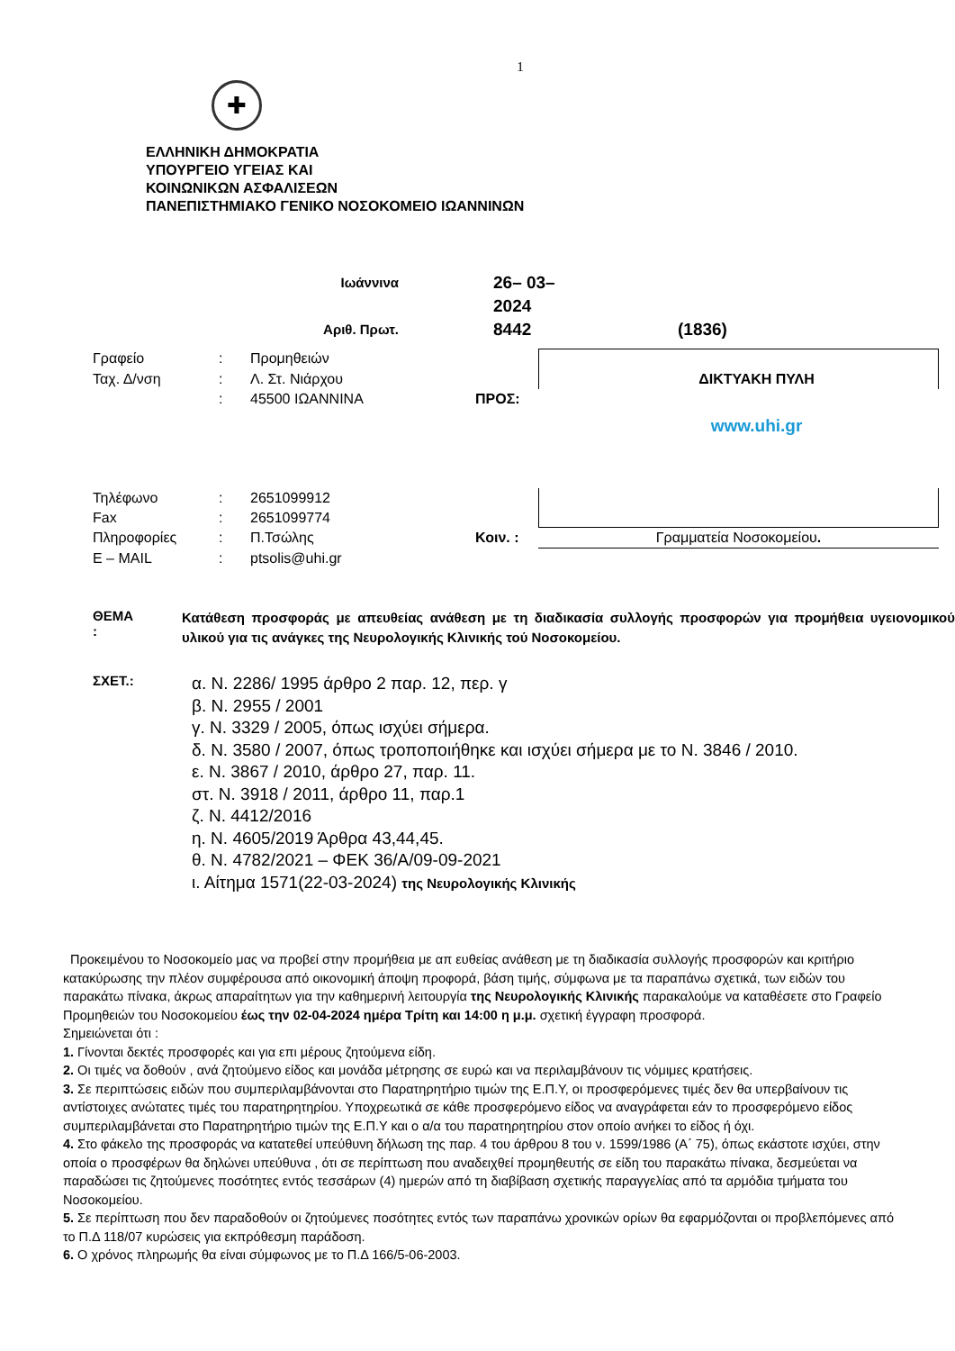1
✚
ΕΛΛΗΝΙΚΗ ΔΗΜΟΚΡΑΤΙΑ
ΥΠΟΥΡΓΕΙΟ ΥΓΕΙΑΣ ΚΑΙ
ΚΟΙΝΩΝΙΚΩΝ ΑΣΦΑΛΙΣΕΩΝ
ΠΑΝΕΠΙΣΤΗΜΙΑΚΟ ΓΕΝΙΚΟ ΝΟΣΟΚΟΜΕΙΟ ΙΩΑΝΝΙΝΩΝ
Ιωάννινα
26– 03– 2024
Αριθ. Πρωτ.
8442
(1836)
Γραφείο
:
Προμηθειών
Ταχ. Δ/νση
:
Λ. Στ. Νιάρχου
ΔΙΚΤΥΑΚΗ ΠΥΛΗ
:
45500 ΙΩΑΝΝΙΝΑ
ΠΡΟΣ:
www.uhi.gr
Τηλέφωνο
:
2651099912
Fax
:
2651099774
Πληροφορίες
:
Π.Τσώλης
Κοιν. :
Γραμματεία Νοσοκομείου.
E – MAIL
:
ptsolis@uhi.gr
ΘΕΜΑ :
Κατάθεση προσφοράς με απευθείας ανάθεση με τη διαδικασία συλλογής προσφορών για προμήθεια υγειονομικού υλικού για τις ανάγκες της Νευρολογικής Κλινικής τού Νοσοκομείου.
ΣΧΕΤ.:
α. Ν. 2286/ 1995 άρθρο 2 παρ. 12, περ. γ
β. Ν. 2955 / 2001
γ. Ν. 3329 / 2005, όπως ισχύει σήμερα.
δ. Ν. 3580 / 2007, όπως τροποποιήθηκε και ισχύει σήμερα με το Ν. 3846 / 2010.
ε. Ν. 3867 / 2010, άρθρο 27, παρ. 11.
στ. Ν. 3918 / 2011, άρθρο 11, παρ.1
ζ. Ν. 4412/2016
η. Ν. 4605/2019 Άρθρα 43,44,45.
θ. Ν. 4782/2021 – ΦΕΚ 36/Α/09-09-2021
ι. Αίτημα 1571(22-03-2024) της Νευρολογικής Κλινικής
Προκειμένου το Νοσοκομείο μας να προβεί στην προμήθεια με απ ευθείας ανάθεση με τη διαδικασία συλλογής προσφορών και κριτήριο κατακύρωσης την πλέον συμφέρουσα από οικονομική άποψη προφορά, βάση τιμής, σύμφωνα με τα παραπάνω σχετικά, των ειδών του παρακάτω πίνακα, άκρως απαραίτητων για την καθημερινή λειτουργία της Νευρολογικής Κλινικής παρακαλούμε να καταθέσετε στο Γραφείο Προμηθειών του Νοσοκομείου έως την 02-04-2024 ημέρα Τρίτη και 14:00 η μ.μ. σχετική έγγραφη προσφορά.
Σημειώνεται ότι :
1. Γίνονται δεκτές προσφορές και για επι μέρους ζητούμενα είδη.
2. Οι τιμές να δοθούν , ανά ζητούμενο είδος και μονάδα μέτρησης σε ευρώ και να περιλαμβάνουν τις νόμιμες κρατήσεις.
3. Σε περιπτώσεις ειδών που συμπεριλαμβάνονται στο Παρατηρητήριο τιμών της Ε.Π.Υ, οι προσφερόμενες τιμές δεν θα υπερβαίνουν τις αντίστοιχες ανώτατες τιμές του παρατηρητηρίου. Υποχρεωτικά σε κάθε προσφερόμενο είδος να αναγράφεται εάν το προσφερόμενο είδος συμπεριλαμβάνεται στο Παρατηρητήριο τιμών της Ε.Π.Υ και ο α/α του παρατηρητηρίου στον οποίο ανήκει το είδος ή όχι.
4. Στο φάκελο της προσφοράς να κατατεθεί υπεύθυνη δήλωση της παρ. 4 του άρθρου 8 του ν. 1599/1986 (Α΄ 75), όπως εκάστοτε ισχύει, στην οποία ο προσφέρων θα δηλώνει υπεύθυνα , ότι σε περίπτωση που αναδειχθεί προμηθευτής σε είδη του παρακάτω πίνακα, δεσμεύεται να παραδώσει τις ζητούμενες ποσότητες εντός τεσσάρων (4) ημερών από τη διαβίβαση σχετικής παραγγελίας από τα αρμόδια τμήματα του Νοσοκομείου.
5. Σε περίπτωση που δεν παραδοθούν οι ζητούμενες ποσότητες εντός των παραπάνω χρονικών ορίων θα εφαρμόζονται οι προβλεπόμενες από το Π.Δ 118/07 κυρώσεις για εκπρόθεσμη παράδοση.
6. Ο χρόνος πληρωμής θα είναι σύμφωνος με το Π.Δ 166/5-06-2003.